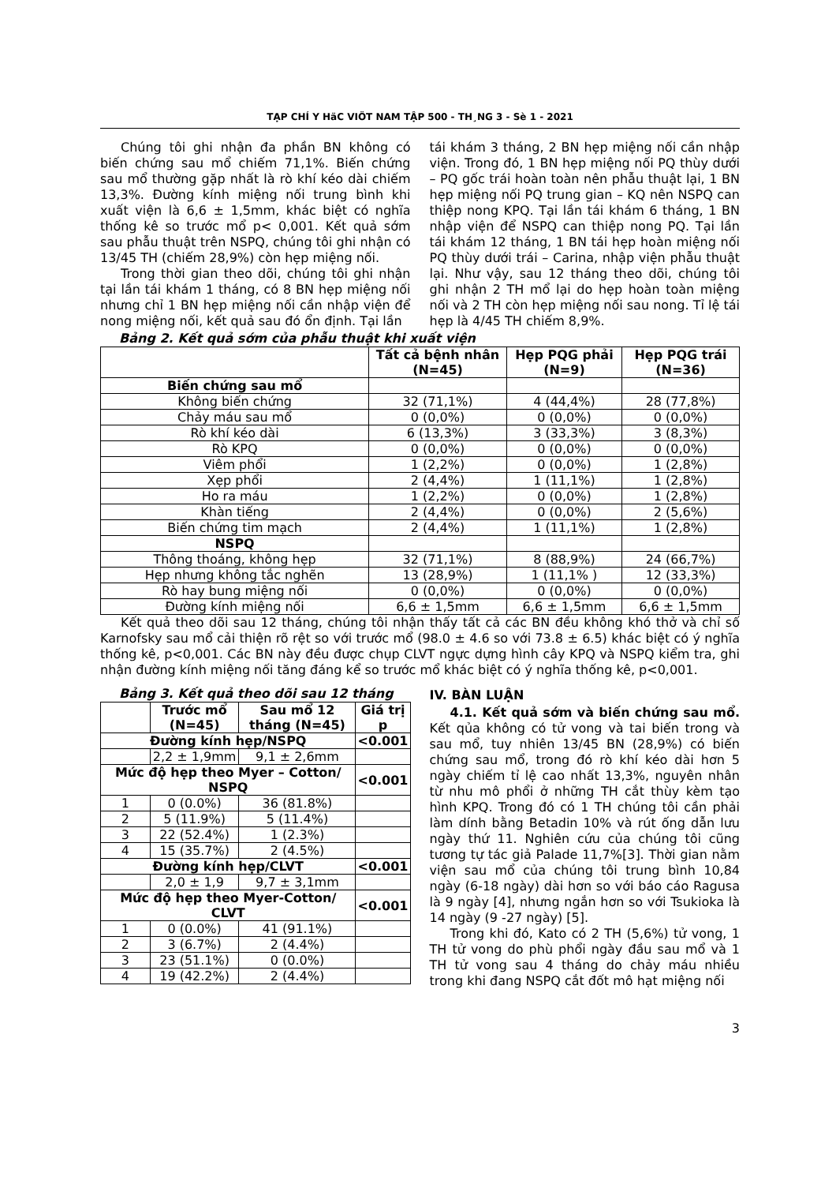TẠP CHÍ Y HäC VIÖT NAM TẬP 500 - TH¸NG 3 - Sè 1 - 2021
Chúng tôi ghi nhận đa phần BN không có biến chứng sau mổ chiếm 71,1%. Biến chứng sau mổ thường gặp nhất là rò khí kéo dài chiếm 13,3%. Đường kính miệng nối trung bình khi xuất viện là 6,6 ± 1,5mm, khác biệt có nghĩa thống kê so trước mổ p< 0,001. Kết quả sớm sau phẫu thuật trên NSPQ, chúng tôi ghi nhận có 13/45 TH (chiếm 28,9%) còn hẹp miệng nối.
Trong thời gian theo dõi, chúng tôi ghi nhận tại lần tái khám 1 tháng, có 8 BN hẹp miệng nối nhưng chỉ 1 BN hẹp miệng nối cần nhập viện để nong miệng nối, kết quả sau đó ổn định. Tại lần
tái khám 3 tháng, 2 BN hẹp miệng nối cần nhập viện. Trong đó, 1 BN hẹp miệng nối PQ thùy dưới – PQ gốc trái hoàn toàn nên phẫu thuật lại, 1 BN hẹp miệng nối PQ trung gian – KQ nên NSPQ can thiệp nong KPQ. Tại lần tái khám 6 tháng, 1 BN nhập viện để NSPQ can thiệp nong PQ. Tại lần tái khám 12 tháng, 1 BN tái hẹp hoàn miệng nối PQ thùy dưới trái – Carina, nhập viện phẫu thuật lại. Như vậy, sau 12 tháng theo dõi, chúng tôi ghi nhận 2 TH mổ lại do hẹp hoàn toàn miệng nối và 2 TH còn hẹp miệng nối sau nong. Tỉ lệ tái hẹp là 4/45 TH chiếm 8,9%.
Bảng 2. Kết quả sớm của phẫu thuật khi xuất viện
| | Tất cả bệnh nhân (N=45) | Hẹp PQG phải (N=9) | Hẹp PQG trái (N=36) |
| --- | --- | --- | --- |
| Biến chứng sau mổ | | | |
| Không biến chứng | 32 (71,1%) | 4 (44,4%) | 28 (77,8%) |
| Chảy máu sau mổ | 0 (0,0%) | 0 (0,0%) | 0 (0,0%) |
| Rò khí kéo dài | 6 (13,3%) | 3 (33,3%) | 3 (8,3%) |
| Rò KPQ | 0 (0,0%) | 0 (0,0%) | 0 (0,0%) |
| Viêm phổi | 1 (2,2%) | 0 (0,0%) | 1 (2,8%) |
| Xẹp phổi | 2 (4,4%) | 1 (11,1%) | 1 (2,8%) |
| Ho ra máu | 1 (2,2%) | 0 (0,0%) | 1 (2,8%) |
| Khàn tiếng | 2 (4,4%) | 0 (0,0%) | 2 (5,6%) |
| Biến chứng tim mạch | 2 (4,4%) | 1 (11,1%) | 1 (2,8%) |
| NSPQ | | | |
| Thông thoáng, không hẹp | 32 (71,1%) | 8 (88,9%) | 24 (66,7%) |
| Hẹp nhưng không tắc nghẽn | 13 (28,9%) | 1 (11,1% ) | 12 (33,3%) |
| Rò hay bung miệng nối | 0 (0,0%) | 0 (0,0%) | 0 (0,0%) |
| Đường kính miệng nối | 6,6 ± 1,5mm | 6,6 ± 1,5mm | 6,6 ± 1,5mm |
Kết quả theo dõi sau 12 tháng, chúng tôi nhận thấy tất cả các BN đều không khó thở và chỉ số Karnofsky sau mổ cải thiện rõ rệt so với trước mổ (98.0 ± 4.6 so với 73.8 ± 6.5) khác biệt có ý nghĩa thống kê, p<0,001. Các BN này đều được chụp CLVT ngực dựng hình cây KPQ và NSPQ kiểm tra, ghi nhận đường kính miệng nối tăng đáng kể so trước mổ khác biệt có ý nghĩa thống kê, p<0,001.
Bảng 3. Kết quả theo dõi sau 12 tháng
| | Trước mổ (N=45) | Sau mổ 12 tháng (N=45) | Giá trị p |
| --- | --- | --- | --- |
| Đường kính hẹp/NSPQ | | | <0.001 |
| | 2,2 ± 1,9mm | 9,1 ± 2,6mm | |
| Mức độ hẹp theo Myer – Cotton/ NSPQ | | | <0.001 |
| 1 | 0 (0.0%) | 36 (81.8%) | |
| 2 | 5 (11.9%) | 5 (11.4%) | |
| 3 | 22 (52.4%) | 1 (2.3%) | |
| 4 | 15 (35.7%) | 2 (4.5%) | |
| Đường kính hẹp/CLVT | | | <0.001 |
| | 2,0 ± 1,9 | 9,7 ± 3,1mm | |
| Mức độ hẹp theo Myer-Cotton/ CLVT | | | <0.001 |
| 1 | 0 (0.0%) | 41 (91.1%) | |
| 2 | 3 (6.7%) | 2 (4.4%) | |
| 3 | 23 (51.1%) | 0 (0.0%) | |
| 4 | 19 (42.2%) | 2 (4.4%) | |
IV. BÀN LUẬN
4.1. Kết quả sớm và biến chứng sau mổ. Kết qủa không có tử vong và tai biến trong và sau mổ, tuy nhiên 13/45 BN (28,9%) có biến chứng sau mổ, trong đó rò khí kéo dài hơn 5 ngày chiếm tỉ lệ cao nhất 13,3%, nguyên nhân từ nhu mô phổi ở những TH cắt thùy kèm tạo hình KPQ. Trong đó có 1 TH chúng tôi cần phải làm dính bằng Betadin 10% và rút ống dẫn lưu ngày thứ 11. Nghiên cứu của chúng tôi cũng tương tự tác giả Palade 11,7%[3]. Thời gian nằm viện sau mổ của chúng tôi trung bình 10,84 ngày (6-18 ngày) dài hơn so với báo cáo Ragusa là 9 ngày [4], nhưng ngắn hơn so với Tsukioka là 14 ngày (9 -27 ngày) [5].
Trong khi đó, Kato có 2 TH (5,6%) tử vong, 1 TH tử vong do phù phổi ngày đầu sau mổ và 1 TH tử vong sau 4 tháng do chảy máu nhiều trong khi đang NSPQ cắt đốt mô hạt miệng nối
3